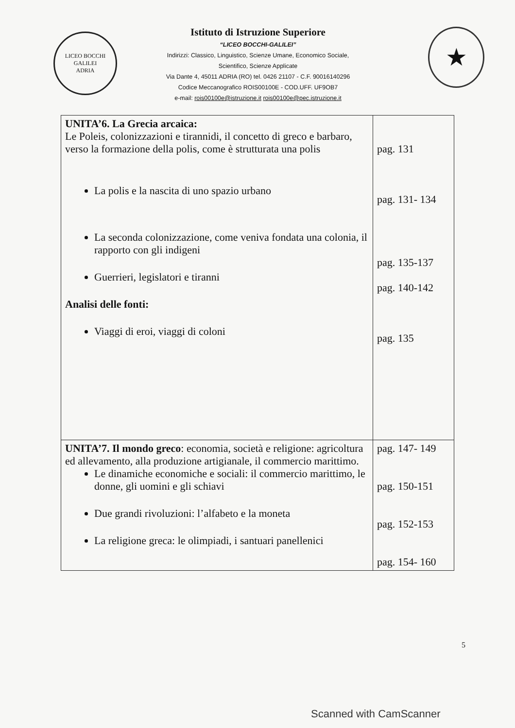LICEO BOCCHI GALILEI
ADRIA
Istituto di Istruzione Superiore
“LICEO BOCCHI-GALILEI”
Indirizzi: Classico, Linguistico, Scienze Umane, Economico Sociale,
Scientifico, Scienze Applicate
Via Dante 4, 45011 ADRIA (RO) tel. 0426 21107 - C.F. 90016140296
Codice Meccanografico ROIS00100E - COD.UFF. UF9OB7
e-mail: rois00100e@istruzione.it rois00100e@pec.istruzione.it
★
| UNITA’6. La Grecia arcaica: Le Poleis, colonizzazioni e tirannidi, il concetto di greco e barbaro, verso la formazione della polis, come è strutturata una polis La polis e la nascita di uno spazio urbano La seconda colonizzazione, come veniva fondata una colonia, il rapporto con gli indigeni Guerrieri, legislatori e tiranni Analisi delle fonti: Viaggi di eroi, viaggi di coloni | pag. 131 pag. 131- 134 pag. 135-137 pag. 140-142 pag. 135 |
| UNITA’7. Il mondo greco : economia, società e religione: agricoltura ed allevamento, alla produzione artigianale, il commercio marittimo. Le dinamiche economiche e sociali: il commercio marittimo, le donne, gli uomini e gli schiavi Due grandi rivoluzioni: l’alfabeto e la moneta La religione greca: le olimpiadi, i santuari panellenici | pag. 147- 149 pag. 150-151 pag. 152-153 pag. 154- 160 |
5
Scanned with CamScanner